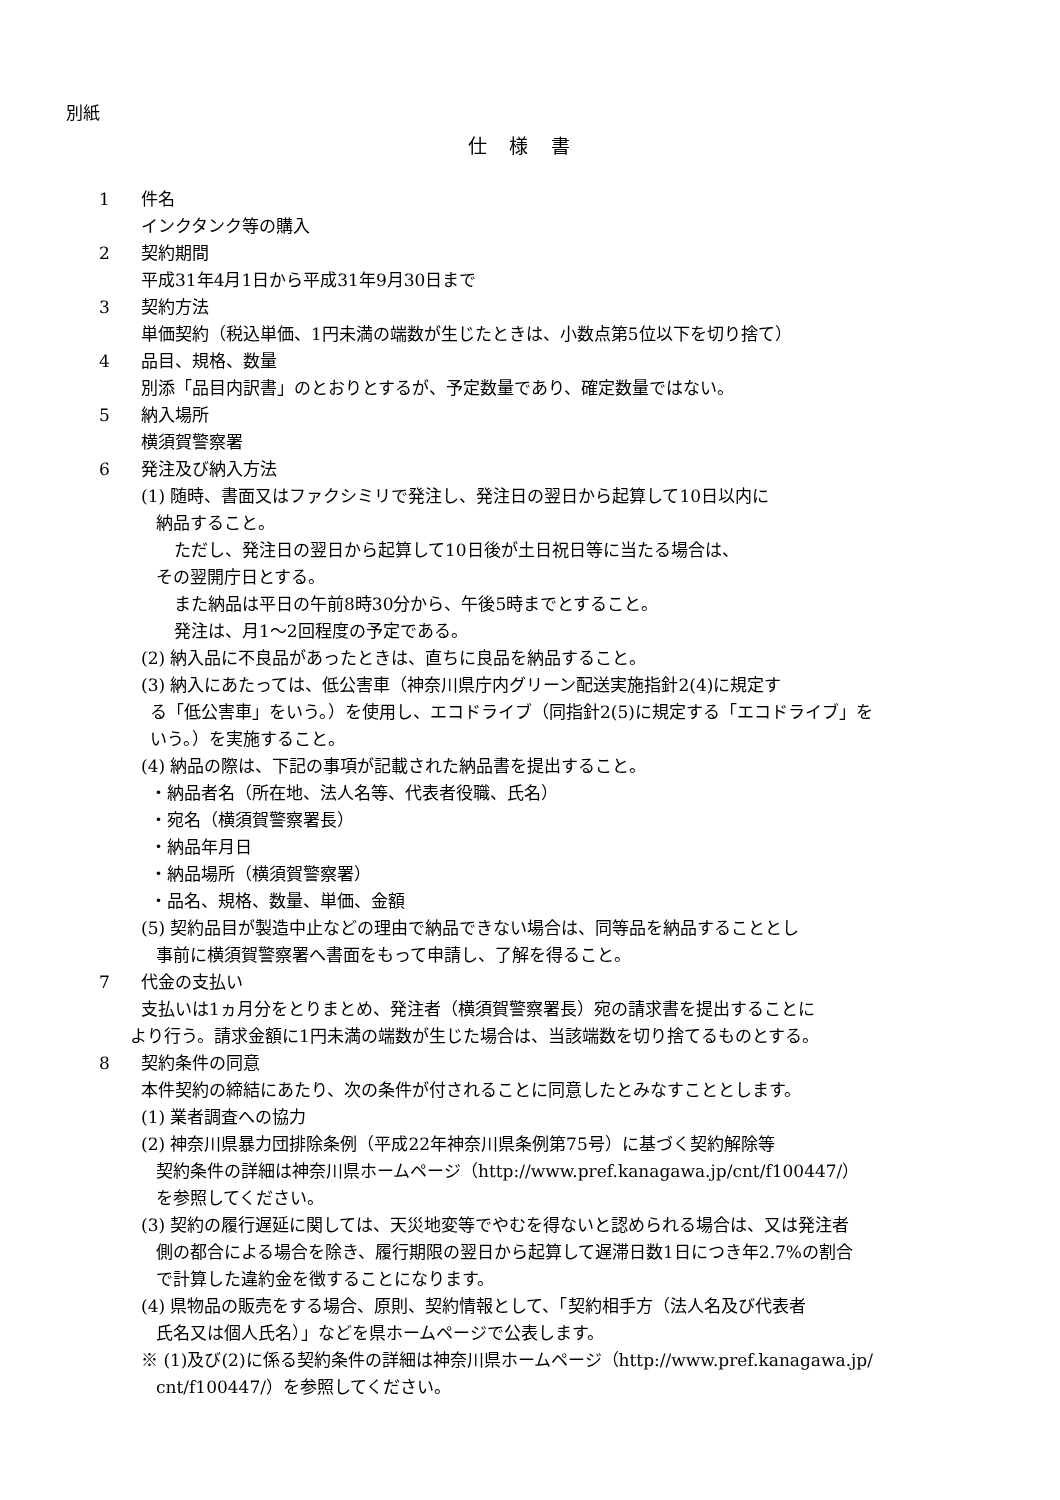別紙
仕 様 書
1 件名
インクタンク等の購入
2 契約期間
平成31年4月1日から平成31年9月30日まで
3 契約方法
単価契約（税込単価、1円未満の端数が生じたときは、小数点第5位以下を切り捨て）
4 品目、規格、数量
別添「品目内訳書」のとおりとするが、予定数量であり、確定数量ではない。
5 納入場所
横須賀警察署
6 発注及び納入方法
(1) 随時、書面又はファクシミリで発注し、発注日の翌日から起算して10日以内に
納品すること。
ただし、発注日の翌日から起算して10日後が土日祝日等に当たる場合は、
その翌開庁日とする。
また納品は平日の午前8時30分から、午後5時までとすること。
発注は、月1～2回程度の予定である。
(2) 納入品に不良品があったときは、直ちに良品を納品すること。
(3) 納入にあたっては、低公害車（神奈川県庁内グリーン配送実施指針2(4)に規定す
る「低公害車」をいう。）を使用し、エコドライブ（同指針2(5)に規定する「エコドライブ」を
いう。）を実施すること。
(4) 納品の際は、下記の事項が記載された納品書を提出すること。
・納品者名（所在地、法人名等、代表者役職、氏名）
・宛名（横須賀警察署長）
・納品年月日
・納品場所（横須賀警察署）
・品名、規格、数量、単価、金額
(5) 契約品目が製造中止などの理由で納品できない場合は、同等品を納品することとし
事前に横須賀警察署へ書面をもって申請し、了解を得ること。
7 代金の支払い
支払いは1ヵ月分をとりまとめ、発注者（横須賀警察署長）宛の請求書を提出することに
より行う。請求金額に1円未満の端数が生じた場合は、当該端数を切り捨てるものとする。
8 契約条件の同意
本件契約の締結にあたり、次の条件が付されることに同意したとみなすこととします。
(1) 業者調査への協力
(2) 神奈川県暴力団排除条例（平成22年神奈川県条例第75号）に基づく契約解除等
契約条件の詳細は神奈川県ホームページ（http://www.pref.kanagawa.jp/cnt/f100447/）
を参照してください。
(3) 契約の履行遅延に関しては、天災地変等でやむを得ないと認められる場合は、又は発注者
側の都合による場合を除き、履行期限の翌日から起算して遅滞日数1日につき年2.7%の割合
で計算した違約金を徴することになります。
(4) 県物品の販売をする場合、原則、契約情報として、「契約相手方（法人名及び代表者
氏名又は個人氏名）」などを県ホームページで公表します。
※ (1)及び(2)に係る契約条件の詳細は神奈川県ホームページ（http://www.pref.kanagawa.jp/
cnt/f100447/）を参照してください。